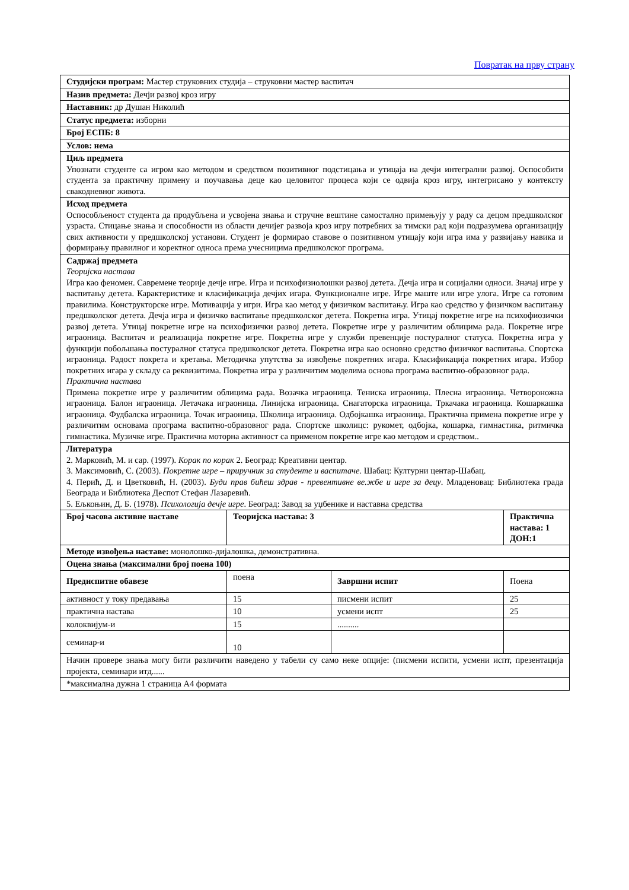Повратак на прву страну
| Студијски програм: Мастер струковних студија – струковни мастер васпитач | | | |
| Назив предмета: Дечји развој кроз игру | | | |
| Наставник: др Душан Николић | | | |
| Статус предмета: изборни | | | |
| Број ЕСПБ: 8 | | | |
| Услов: нема | | | |
| Циљ предмета Упознати студенте са игром као методом и средством позитивног подстицања и утицаја на дечји интегрални развој. Оспособити студента за практичну примену и поучавања деце као целовитог процеса који се одвија кроз игру, интегрисано у контексту свакодневног живота. | | | |
| Исход предмета Оспособљеност студента да продубљена и усвојена знања и стручне вештине самостално примењују у раду са децом предшколског узраста. Стицање знања и способности из области дечијег развоја кроз игру потребних за тимски рад који подразумева организацију свих активности у предшколској установи. Студент је формирао ставове о позитивном утицају који игра има у развијању навика и формирању правилног и коректног односа према учесницима предшколског програма. | | | |
| Садржај предмета Теоријска настава Игра као феномен. Савремене теорије дечје игре. Игра и психофизиолошки развој детета. Дечја игра и социјални односи. Значај игре у васпитању детета. Карактеристике и класификација дечјих игара. Функционалне игре. Игре маште или игре улога. Игре са готовим правилима. Конструкторске игре. Мотивација у игри. Игра као метод у физичком васпитању. Игра као средство у физичком васпитању предшколског детета. Дечја игра и физичко васпитање предшколског детета. Покретна игра. Утицај покретне игре на психофиозички развој детета. Утицај покретне игре на психофизички развој детета. Покретне игре у различитим облицима рада. Покретне игре играоница. Васпитач и реализација покретне игре. Покретна игре у служби превенције постуралног статуса. Покретна игра у функцији побољшања постуралног статуса предшколског детета. Покретна игра као основно средство физичког васпитања. Спортска играоница. Радост покрета и кретања. Методичка упутства за извођење покретних игара. Класификација покретних игара. Избор покретних игара у складу са реквизитима. Покретна игра у различитим моделима основа програма васпитно-образовног рада. Практична настава Примена покретне игре у различитим облицима рада. Возачка играоница. Тениска играоница. Плесна играоница. Четвороножна играоница. Балон играоница. Летачака играоница. Линијска играоница. Снагаторска играоница. Тркачака играоница. Кошаркашка играоница. Фудбалска играоница. Точак играоница. Школица играоница. Одбојкашка играоница. Практична примена покретне игре у различитим основама програма васпитно-образовног рада. Спортске школицс: рукомет, одбојка, кошарка, гимнастика, ритмичка гимнастика. Музичке игре. Практична моторна активност са применом покретне игре као методом и средством.. | | | |
| Литература 2. Марковић, М. и сар. (1997). Корак по корак 2. Београд: Креативни центар. 3. Максимовић, С. (2003). Покретне игре – приручник за студенте и васпитаче . Шабац: Културни центар-Шабац. 4. Перић, Д. и Цветковић, Н. (2003). Буди прав бићеш здрав - превентивне ве.жбе и игре за децу . Младеновац: Библиотека града Београда и Библиотека Деспот Стефан Лазаревић. 5. Ељкоњин, Д. Б. (1978). Психологија дечје игре . Београд: Завод за уџбенике и наставна средства | | | |
| Број часова активне наставе | Теоријска настава: 3 | | Практична настава: 1 ДОН:1 |
| Методе извођења наставе: монолошко-дијалошка, демонстративна. | | | |
| Оцена знања (максимални број поена 100) | | | |
| Предиспитне обавезе | поена | Завршни испит | Поена |
| активност у току предавања | 15 | писмени испит | 25 |
| практична настава | 10 | усмени испт | 25 |
| колоквијум-и | 15 | .......... | |
| семинар-и | 10 | | |
| Начин провере знања могу бити различити наведено у табели су само неке опције: (писмени испити, усмени испт, презентација пројекта, семинари итд...... | | | |
| *максимална дужна 1 страница А4 формата | | | |